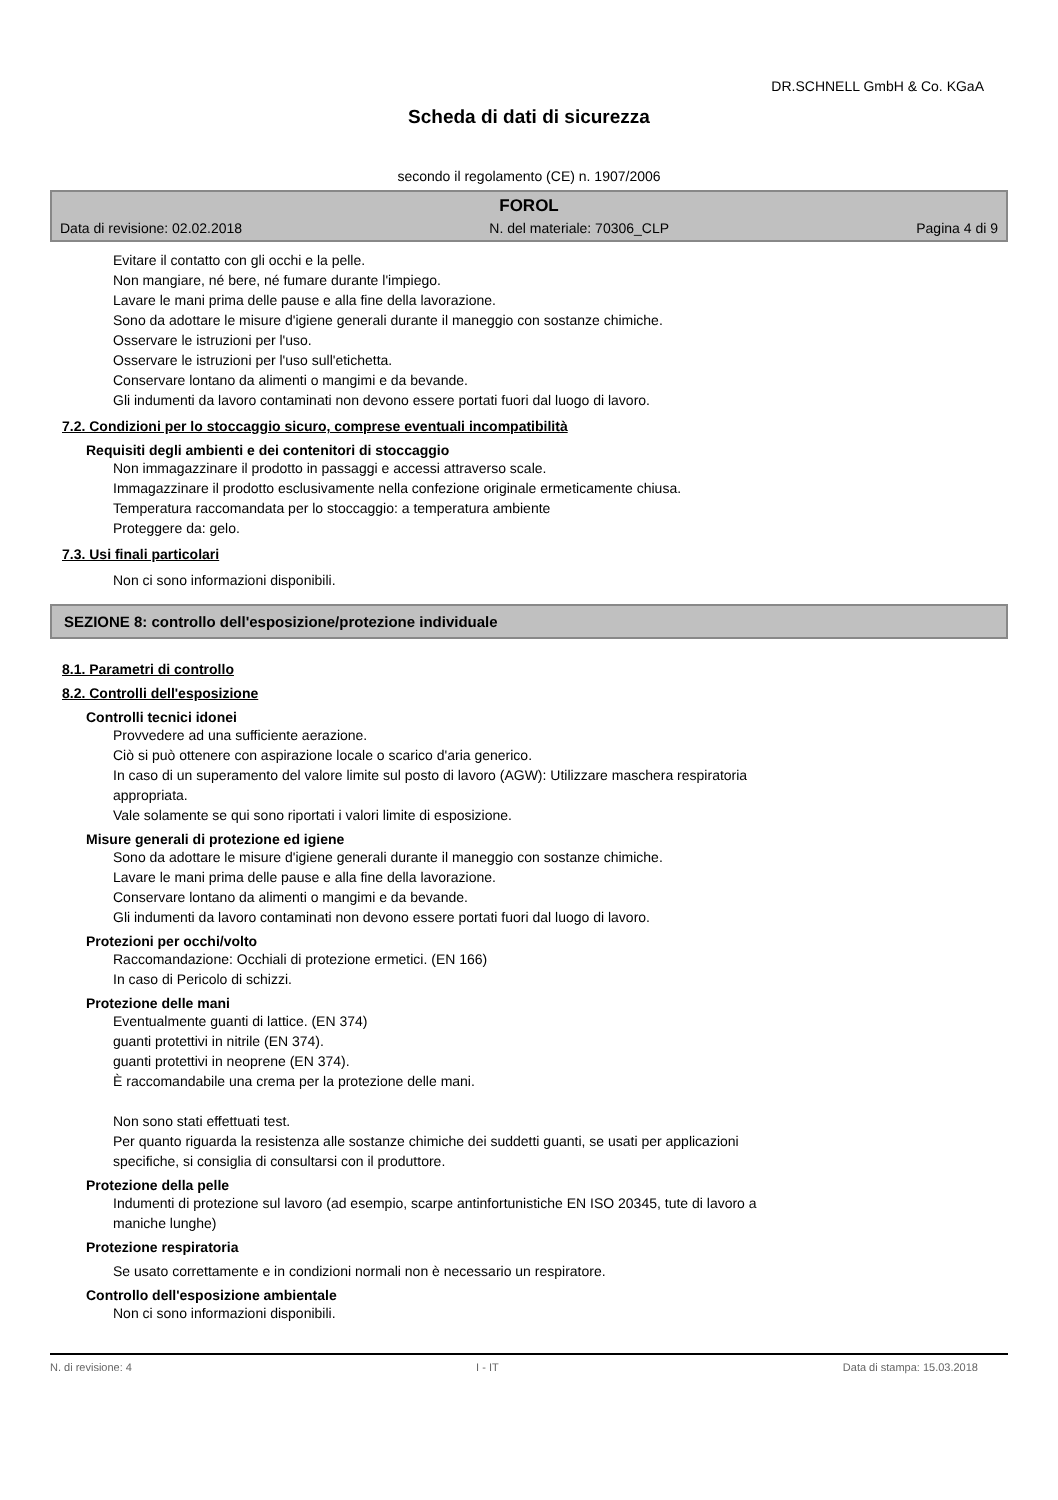DR.SCHNELL GmbH & Co. KGaA
Scheda di dati di sicurezza
secondo il regolamento (CE) n. 1907/2006
FOROL
Data di revisione: 02.02.2018 N. del materiale: 70306_CLP Pagina 4 di 9
Evitare il contatto con gli occhi e la pelle.
Non mangiare, né bere, né fumare durante l'impiego.
Lavare le mani prima delle pause e alla fine della lavorazione.
Sono da adottare le misure d'igiene generali durante il maneggio con sostanze chimiche.
Osservare le istruzioni per l'uso.
Osservare le istruzioni per l'uso sull'etichetta.
Conservare lontano da alimenti o mangimi e da bevande.
Gli indumenti da lavoro contaminati non devono essere portati fuori dal luogo di lavoro.
7.2. Condizioni per lo stoccaggio sicuro, comprese eventuali incompatibilità
Requisiti degli ambienti e dei contenitori di stoccaggio
Non immagazzinare il prodotto in passaggi e accessi attraverso scale.
Immagazzinare il prodotto esclusivamente nella confezione originale ermeticamente chiusa.
Temperatura raccomandata per lo stoccaggio: a temperatura ambiente
Proteggere da: gelo.
7.3. Usi finali particolari
Non ci sono informazioni disponibili.
SEZIONE 8: controllo dell'esposizione/protezione individuale
8.1. Parametri di controllo
8.2. Controlli dell'esposizione
Controlli tecnici idonei
Provvedere ad una sufficiente aerazione.
Ciò si può ottenere con aspirazione locale o scarico d'aria generico.
In caso di un superamento del valore limite sul posto di lavoro (AGW): Utilizzare maschera respiratoria
appropriata.
Vale solamente se qui sono riportati i valori limite di esposizione.
Misure generali di protezione ed igiene
Sono da adottare le misure d'igiene generali durante il maneggio con sostanze chimiche.
Lavare le mani prima delle pause e alla fine della lavorazione.
Conservare lontano da alimenti o mangimi e da bevande.
Gli indumenti da lavoro contaminati non devono essere portati fuori dal luogo di lavoro.
Protezioni per occhi/volto
Raccomandazione: Occhiali di protezione ermetici. (EN 166)
In caso di Pericolo di schizzi.
Protezione delle mani
Eventualmente guanti di lattice. (EN 374)
guanti protettivi in nitrile (EN 374).
guanti protettivi in neoprene (EN 374).
È raccomandabile una crema per la protezione delle mani.
Non sono stati effettuati test.
Per quanto riguarda la resistenza alle sostanze chimiche dei suddetti guanti, se usati per applicazioni
specifiche, si consiglia di consultarsi con il produttore.
Protezione della pelle
Indumenti di protezione sul lavoro (ad esempio, scarpe antinfortunistiche EN ISO 20345, tute di lavoro a
maniche lunghe)
Protezione respiratoria
Se usato correttamente e in condizioni normali non è necessario un respiratore.
Controllo dell'esposizione ambientale
Non ci sono informazioni disponibili.
N. di revisione: 4 I - IT Data di stampa: 15.03.2018